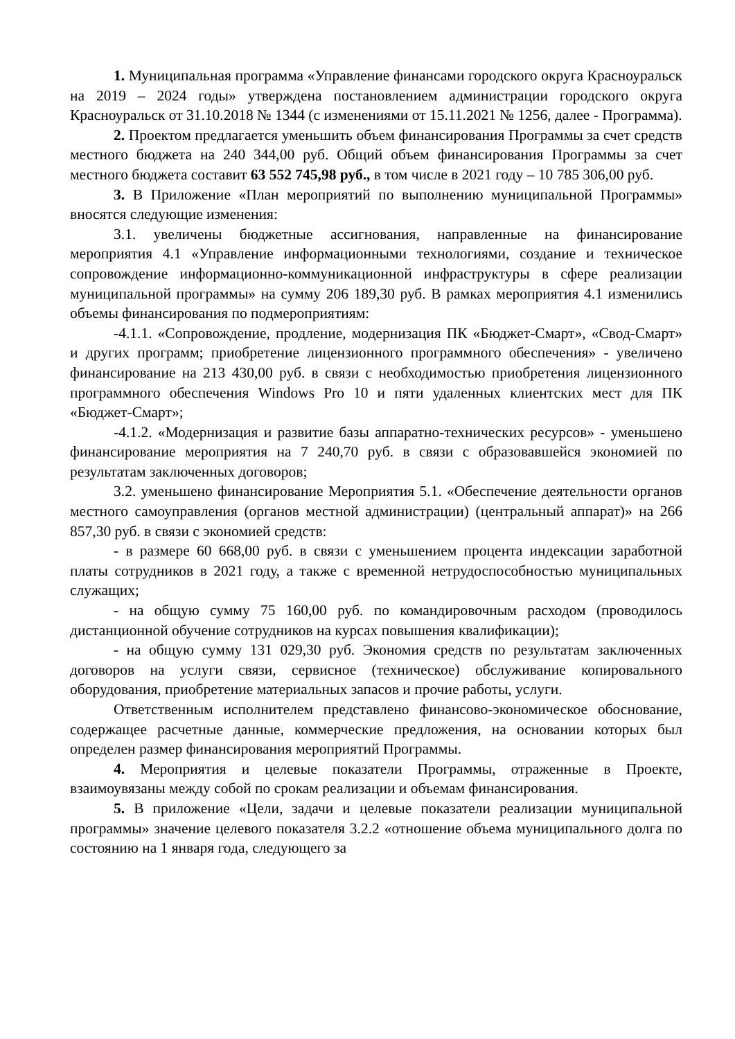1. Муниципальная программа «Управление финансами городского округа Красноуральск на 2019 – 2024 годы» утверждена постановлением администрации городского округа Красноуральск от 31.10.2018 № 1344 (с изменениями от 15.11.2021 № 1256, далее - Программа).
2. Проектом предлагается уменьшить объем финансирования Программы за счет средств местного бюджета на 240 344,00 руб. Общий объем финансирования Программы за счет местного бюджета составит 63 552 745,98 руб., в том числе в 2021 году – 10 785 306,00 руб.
3. В Приложение «План мероприятий по выполнению муниципальной Программы» вносятся следующие изменения:
3.1. увеличены бюджетные ассигнования, направленные на финансирование мероприятия 4.1 «Управление информационными технологиями, создание и техническое сопровождение информационно-коммуникационной инфраструктуры в сфере реализации муниципальной программы» на сумму 206 189,30 руб. В рамках мероприятия 4.1 изменились объемы финансирования по подмероприятиям:
-4.1.1. «Сопровождение, продление, модернизация ПК «Бюджет-Смарт», «Свод-Смарт» и других программ; приобретение лицензионного программного обеспечения» - увеличено финансирование на 213 430,00 руб. в связи с необходимостью приобретения лицензионного программного обеспечения Windows Pro 10 и пяти удаленных клиентских мест для ПК «Бюджет-Смарт»;
-4.1.2. «Модернизация и развитие базы аппаратно-технических ресурсов» - уменьшено финансирование мероприятия на 7 240,70 руб. в связи с образовавшейся экономией по результатам заключенных договоров;
3.2. уменьшено финансирование Мероприятия 5.1. «Обеспечение деятельности органов местного самоуправления (органов местной администрации) (центральный аппарат)» на 266 857,30 руб. в связи с экономией средств:
- в размере 60 668,00 руб. в связи с уменьшением процента индексации заработной платы сотрудников в 2021 году, а также с временной нетрудоспособностью муниципальных служащих;
- на общую сумму 75 160,00 руб. по командировочным расходом (проводилось дистанционной обучение сотрудников на курсах повышения квалификации);
- на общую сумму 131 029,30 руб. Экономия средств по результатам заключенных договоров на услуги связи, сервисное (техническое) обслуживание копировального оборудования, приобретение материальных запасов и прочие работы, услуги.
Ответственным исполнителем представлено финансово-экономическое обоснование, содержащее расчетные данные, коммерческие предложения, на основании которых был определен размер финансирования мероприятий Программы.
4. Мероприятия и целевые показатели Программы, отраженные в Проекте, взаимоувязаны между собой по срокам реализации и объемам финансирования.
5. В приложение «Цели, задачи и целевые показатели реализации муниципальной программы» значение целевого показателя 3.2.2 «отношение объема муниципального долга по состоянию на 1 января года, следующего за